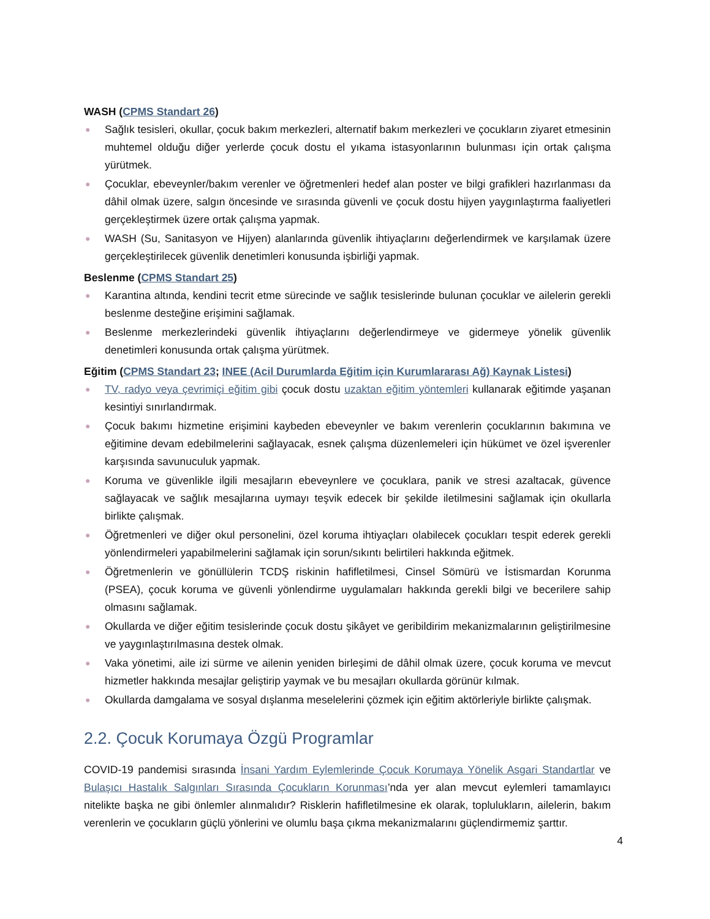WASH (CPMS Standart 26)
● Sağlık tesisleri, okullar, çocuk bakım merkezleri, alternatif bakım merkezleri ve çocukların ziyaret etmesinin muhtemel olduğu diğer yerlerde çocuk dostu el yıkama istasyonlarının bulunması için ortak çalışma yürütmek.
● Çocuklar, ebeveynler/bakım verenler ve öğretmenleri hedef alan poster ve bilgi grafikleri hazırlanması da dâhil olmak üzere, salgın öncesinde ve sırasında güvenli ve çocuk dostu hijyen yaygınlaştırma faaliyetleri gerçekleştirmek üzere ortak çalışma yapmak.
● WASH (Su, Sanitasyon ve Hijyen) alanlarında güvenlik ihtiyaçlarını değerlendirmek ve karşılamak üzere gerçekleştirilecek güvenlik denetimleri konusunda işbirliği yapmak.
Beslenme (CPMS Standart 25)
● Karantina altında, kendini tecrit etme sürecinde ve sağlık tesislerinde bulunan çocuklar ve ailelerin gerekli beslenme desteğine erişimini sağlamak.
● Beslenme merkezlerindeki güvenlik ihtiyaçlarını değerlendirmeye ve gidermeye yönelik güvenlik denetimleri konusunda ortak çalışma yürütmek.
Eğitim (CPMS Standart 23; INEE (Acil Durumlarda Eğitim için Kurumlararası Ağ) Kaynak Listesi)
● TV, radyo veya çevrimiçi eğitim gibi çocuk dostu uzaktan eğitim yöntemleri kullanarak eğitimde yaşanan kesintiyi sınırlandırmak.
● Çocuk bakımı hizmetine erişimini kaybeden ebeveynler ve bakım verenlerin çocuklarının bakımına ve eğitimine devam edebilmelerini sağlayacak, esnek çalışma düzenlemeleri için hükümet ve özel işverenler karşısında savunuculuk yapmak.
● Koruma ve güvenlikle ilgili mesajların ebeveynlere ve çocuklara, panik ve stresi azaltacak, güvence sağlayacak ve sağlık mesajlarına uymayı teşvik edecek bir şekilde iletilmesini sağlamak için okullarla birlikte çalışmak.
● Öğretmenleri ve diğer okul personelini, özel koruma ihtiyaçları olabilecek çocukları tespit ederek gerekli yönlendirmeleri yapabilmelerini sağlamak için sorun/sıkıntı belirtileri hakkında eğitmek.
● Öğretmenlerin ve gönüllülerin TCDŞ riskinin hafifletilmesi, Cinsel Sömürü ve İstismardan Korunma (PSEA), çocuk koruma ve güvenli yönlendirme uygulamaları hakkında gerekli bilgi ve becerilere sahip olmasını sağlamak.
● Okullarda ve diğer eğitim tesislerinde çocuk dostu şikâyet ve geribildirim mekanizmalarının geliştirilmesine ve yaygınlaştırılmasına destek olmak.
● Vaka yönetimi, aile izi sürme ve ailenin yeniden birleşimi de dâhil olmak üzere, çocuk koruma ve mevcut hizmetler hakkında mesajlar geliştirip yaymak ve bu mesajları okullarda görünür kılmak.
● Okullarda damgalama ve sosyal dışlanma meselelerini çözmek için eğitim aktörleriyle birlikte çalışmak.
2.2. Çocuk Korumaya Özgü Programlar
COVID-19 pandemisi sırasında İnsani Yardım Eylemlerinde Çocuk Korumaya Yönelik Asgari Standartlar ve Bulaşıcı Hastalık Salgınları Sırasında Çocukların Korunması’nda yer alan mevcut eylemleri tamamlayıcı nitelikte başka ne gibi önlemler alınmalıdır? Risklerin hafifletilmesine ek olarak, toplulukların, ailelerin, bakım verenlerin ve çocukların güçlü yönlerini ve olumlu başa çıkma mekanizmalarını güçlendirmemiz şarttır.
4